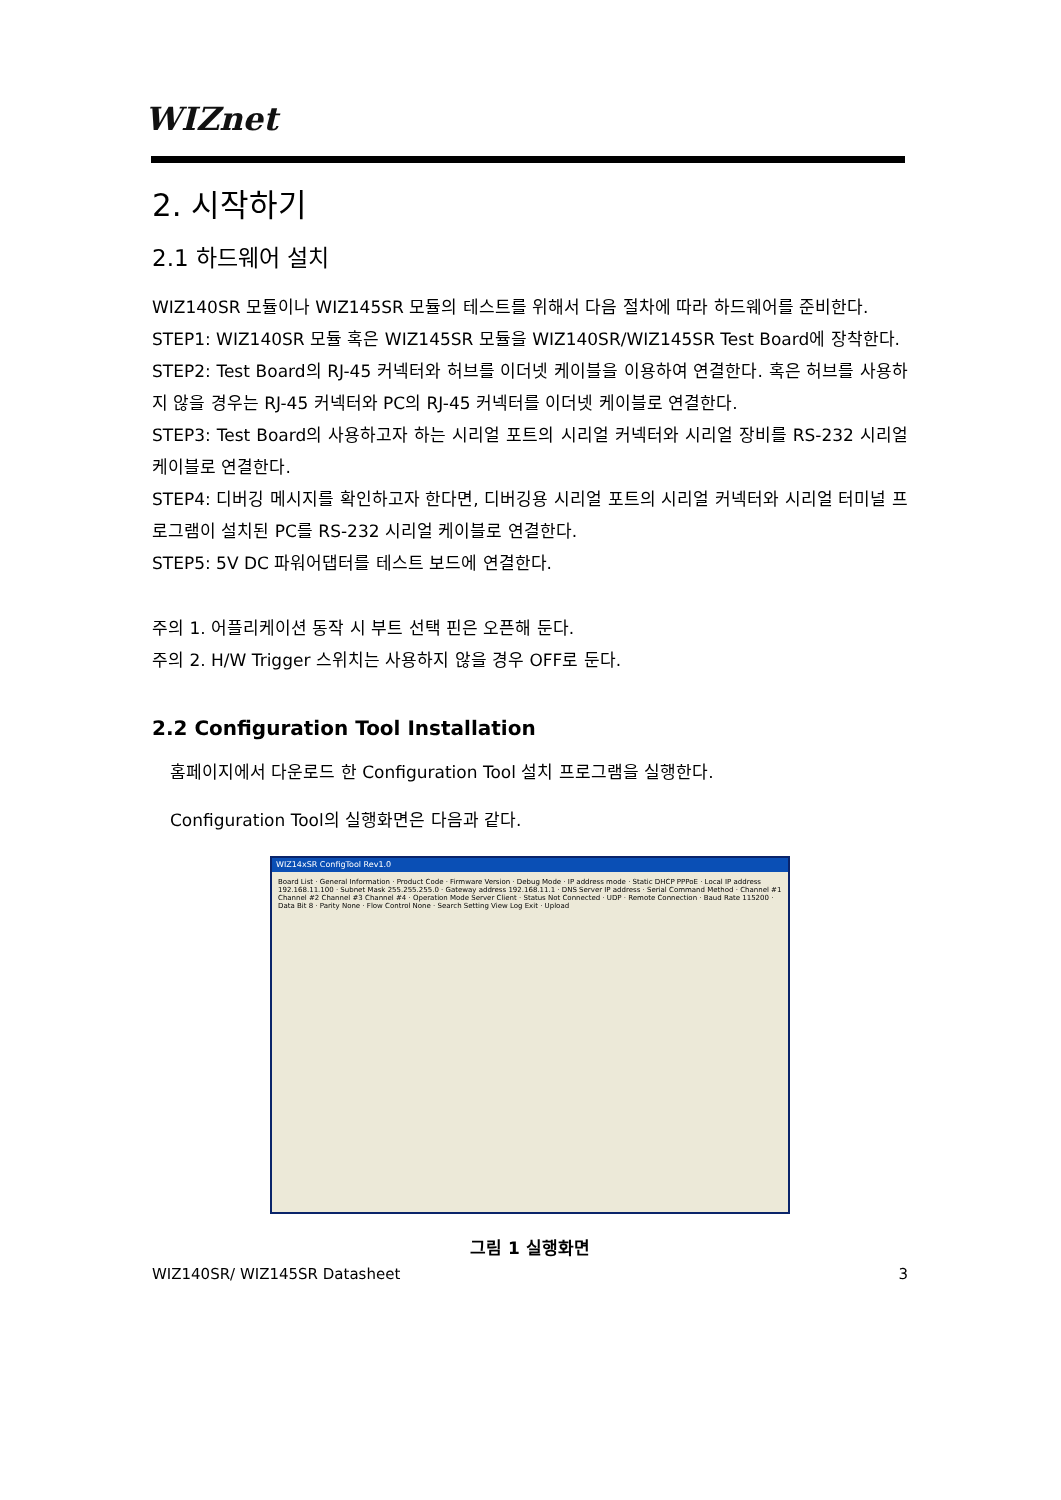WIZnet
2. 시작하기
2.1 하드웨어 설치
WIZ140SR 모듈이나 WIZ145SR 모듈의 테스트를 위해서 다음 절차에 따라 하드웨어를 준비한다.
STEP1: WIZ140SR 모듈 혹은 WIZ145SR 모듈을 WIZ140SR/WIZ145SR Test Board에 장착한다.
STEP2: Test Board의 RJ-45 커넥터와 허브를 이더넷 케이블을 이용하여 연결한다. 혹은 허브를 사용하지 않을 경우는 RJ-45 커넥터와 PC의 RJ-45 커넥터를 이더넷 케이블로 연결한다.
STEP3: Test Board의 사용하고자 하는 시리얼 포트의 시리얼 커넥터와 시리얼 장비를 RS-232 시리얼 케이블로 연결한다.
STEP4: 디버깅 메시지를 확인하고자 한다면, 디버깅용 시리얼 포트의 시리얼 커넥터와 시리얼 터미널 프로그램이 설치된 PC를 RS-232 시리얼 케이블로 연결한다.
STEP5: 5V DC 파워어댑터를 테스트 보드에 연결한다.
주의 1. 어플리케이션 동작 시 부트 선택 핀은 오픈해 둔다.
주의 2. H/W Trigger 스위치는 사용하지 않을 경우 OFF로 둔다.
2.2 Configuration Tool Installation
홈페이지에서 다운로드 한 Configuration Tool 설치 프로그램을 실행한다.
Configuration Tool의 실행화면은 다음과 같다.
WIZ14xSR ConfigTool Rev1.0
Board List · General Information · Product Code · Firmware Version · Debug Mode · IP address mode · Static DHCP PPPoE · Local IP address 192.168.11.100 · Subnet Mask 255.255.255.0 · Gateway address 192.168.11.1 · DNS Server IP address · Serial Command Method · Channel #1 Channel #2 Channel #3 Channel #4 · Operation Mode Server Client · Status Not Connected · UDP · Remote Connection · Baud Rate 115200 · Data Bit 8 · Parity None · Flow Control None · Search Setting View Log Exit · Upload
그림 1 실행화면
WIZ140SR/ WIZ145SR Datasheet 3